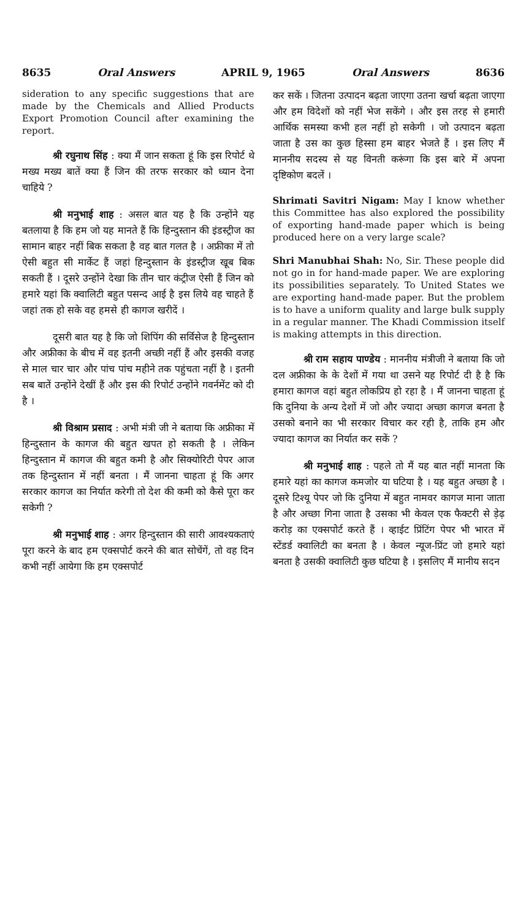8635 Oral Answers APRIL 9, 1965 Oral Answers 8636
sideration to any specific suggestions that are made by the Chemicals and Allied Products Export Promotion Council after examining the report.
श्री रघुनाथ सिंह : क्या मैं जान सकता हूं कि इस रिपोर्ट थे मख्य मख्य बातें क्या हैं जिन की तरफ सरकार को ध्यान देना चाहिये ?
श्री मनुभाई शाह : असल बात यह है कि उन्होंने यह बतलाया है कि हम जो यह मानते हैं कि हिन्दुस्तान की इंडस्ट्रीज का सामान बाहर नहीं बिक सकता है वह बात गलत है । अफ्रीका में तो ऐसी बहुत सी मार्केट हैं जहां हिन्दुस्तान के इंडस्ट्रीज खूब बिक सकती हैं । दूसरे उन्होंने देखा कि तीन चार कंट्रीज ऐसी हैं जिन को हमारे यहां कि क्वालिटी बहुत पसन्द आई है इस लिये वह चाहते हैं जहां तक हो सके वह हमसे ही कागज खरीदें ।
दूसरी बात यह है कि जो शिपिंग की सर्विसेज है हिन्दुस्तान और अफ्रीका के बीच में वह इतनी अच्छी नहीं हैं और इसकी वजह से माल चार चार और पांच पांच महीने तक पहुंचता नहीं है । इतनी सब बातें उन्होंने देखीं हैं और इस की रिपोर्ट उन्होंने गवर्नमेंट को दी है ।
श्री विश्राम प्रसाद : अभी मंत्री जी ने बताया कि अफ्रीका में हिन्दुस्तान के कागज की बहुत खपत हो सकती है । लेकिन हिन्दुस्तान में कागज की बहुत कमी है और सिक्योरिटी पेपर आज तक हिन्दुस्तान में नहीं बनता । मैं जानना चाहता हूं कि अगर सरकार कागज का निर्यात करेगी तो देश की कमी को कैसे पूरा कर सकेगी ?
श्री मनुभाई शाह : अगर हिन्दुस्तान की सारी आवश्यकताएं पूरा करने के बाद हम एक्सपोर्ट करने की बात सोचेंगें, तो वह दिन कभी नहीं आयेगा कि हम एक्सपोर्ट
कर सकें । जितना उत्पादन बढ़ता जाएगा उतना खर्चा बढ़ता जाएगा और हम विदेशों को नहीं भेज सकेंगे । और इस तरह से हमारी आर्थिक समस्या कभी हल नहीं हो सकेगी । जो उत्पादन बढ़ता जाता है उस का कुछ हिस्सा हम बाहर भेजते हैं । इस लिए मैं माननीय सदस्य से यह विनती करूंगा कि इस बारे में अपना दृष्टिकोण बदलें ।
Shrimati Savitri Nigam: May I know whether this Committee has also explored the possibility of exporting hand-made paper which is being produced here on a very large scale?
Shri Manubhai Shah: No, Sir. These people did not go in for hand-made paper. We are exploring its possibilities separately. To United States we are exporting hand-made paper. But the problem is to have a uniform quality and large bulk supply in a regular manner. The Khadi Commission itself is making attempts in this direction.
श्री राम सहाय पाण्डेय : माननीय मंत्रीजी ने बताया कि जो दल अफ्रीका के के देशों में गया था उसने यह रिपोर्ट दी है है कि हमारा कागज वहां बहुत लोकप्रिय हो रहा है । मैं जानना चाहता हूं कि दुनिया के अन्य देशों में जो और ज्यादा अच्छा कागज बनता है उसको बनाने का भी सरकार विचार कर रही है, ताकि हम और ज्यादा कागज का निर्यात कर सकें ?
श्री मनुभाई शाह : पहले तो मैं यह बात नहीं मानता कि हमारे यहां का कागज कमजोर या घटिया है । यह बहुत अच्छा है । दूसरे टिश्यू पेपर जो कि दुनिया में बहुत नामवर कागज माना जाता है और अच्छा गिना जाता है उसका भी केवल एक फैक्टरी से ड़ेढ़ करोड़ का एक्सपोर्ट करते हैं । व्हाईट प्रिंटिंग पेपर भी भारत में स्टेंडर्ड क्वालिटी का बनता है । केवल न्यूज-प्रिंट जो हमारे यहां बनता है उसकी क्वालिटी कुछ घटिया है । इसलिए मैं मानीय सदन